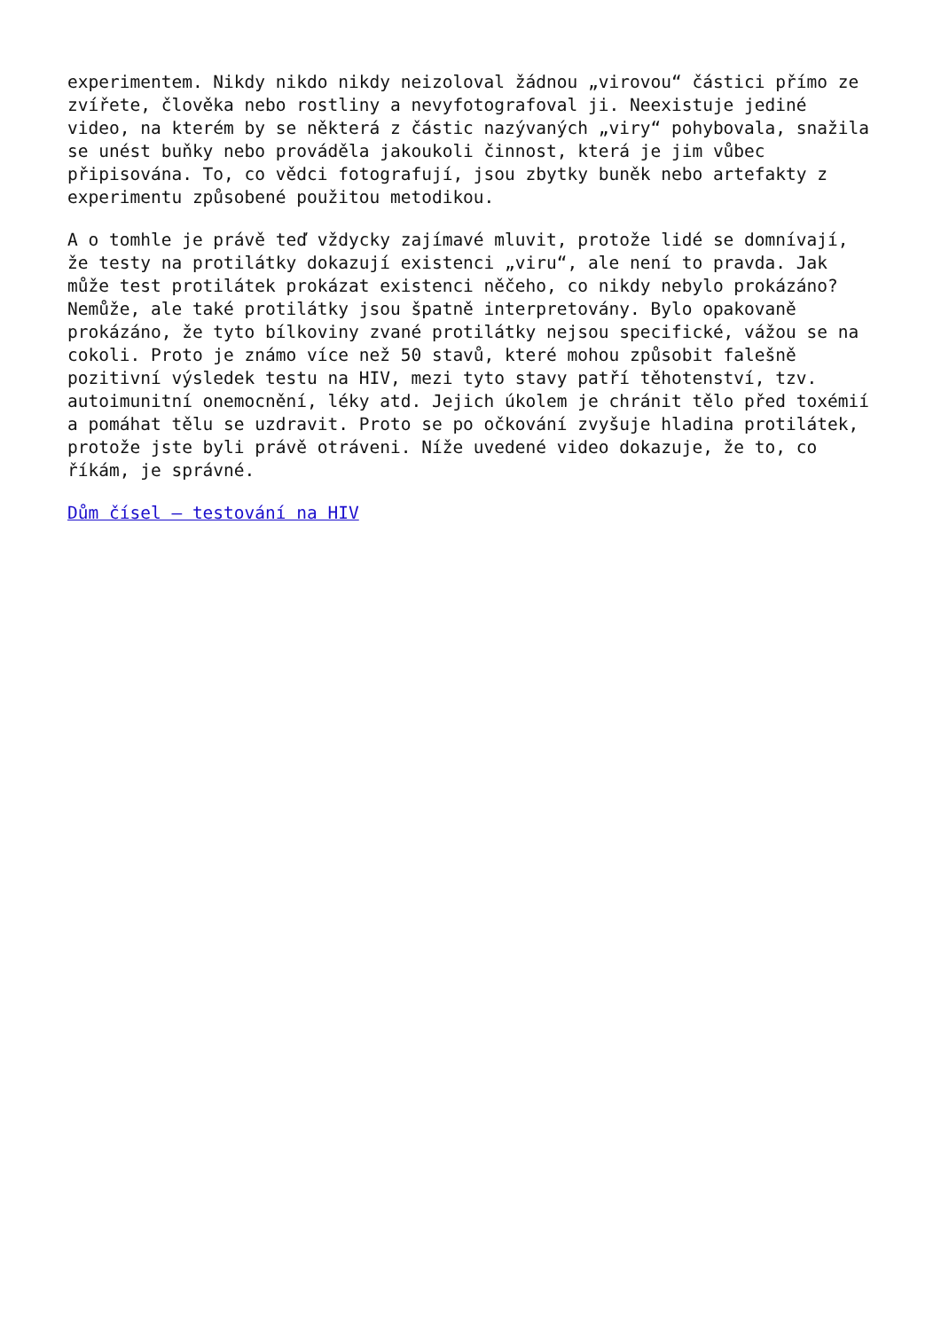experimentem. Nikdy nikdo nikdy neizoloval žádnou „virovou“ částici přímo ze zvířete, člověka nebo rostliny a nevyfotografoval ji. Neexistuje jediné video, na kterém by se některá z částic nazývaných „viry“ pohybovala, snažila se unést buňky nebo prováděla jakoukoli činnost, která je jim vůbec připisována. To, co vědci fotografují, jsou zbytky buněk nebo artefakty z experimentu způsobené použitou metodikou.
A o tomhle je právě teď vždycky zajímavé mluvit, protože lidé se domnívají, že testy na protilátky dokazují existenci „viru“, ale není to pravda. Jak může test protilátek prokázat existenci něčeho, co nikdy nebylo prokázáno? Nemůže, ale také protilátky jsou špatně interpretovány. Bylo opakovaně prokázáno, že tyto bílkoviny zvané protilátky nejsou specifické, vážou se na cokoli. Proto je známo více než 50 stavů, které mohou způsobit falešně pozitivní výsledek testu na HIV, mezi tyto stavy patří těhotenství, tzv. autoimunitní onemocnění, léky atd. Jejich úkolem je chránit tělo před toxémií a pomáhat tělu se uzdravit. Proto se po očkování zvyšuje hladina protilátek, protože jste byli právě otráveni. Níže uvedené video dokazuje, že to, co říkám, je správné.
Dům čísel – testování na HIV